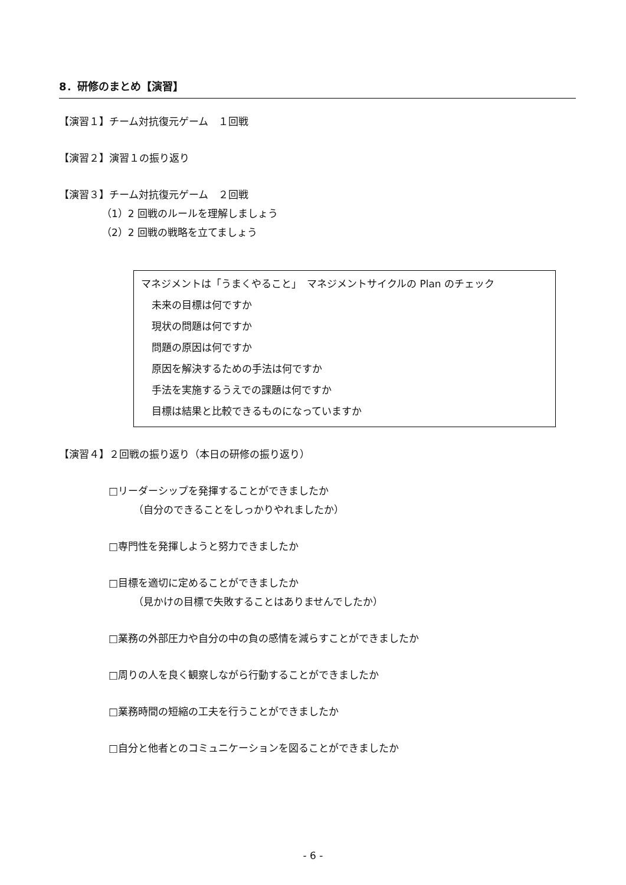8．研修のまとめ【演習】
【演習１】チーム対抗復元ゲーム　１回戦
【演習２】演習１の振り返り
【演習３】チーム対抗復元ゲーム　２回戦
（1）2 回戦のルールを理解しましょう
（2）2 回戦の戦略を立てましょう
マネジメントは「うまくやること」　マネジメントサイクルの Plan のチェック
未来の目標は何ですか
現状の問題は何ですか
問題の原因は何ですか
原因を解決するための手法は何ですか
手法を実施するうえでの課題は何ですか
目標は結果と比較できるものになっていますか
【演習４】２回戦の振り返り（本日の研修の振り返り）
□リーダーシップを発揮することができましたか
（自分のできることをしっかりやれましたか）
□専門性を発揮しようと努力できましたか
□目標を適切に定めることができましたか
（見かけの目標で失敗することはありませんでしたか）
□業務の外部圧力や自分の中の負の感情を減らすことができましたか
□周りの人を良く観察しながら行動することができましたか
□業務時間の短縮の工夫を行うことができましたか
□自分と他者とのコミュニケーションを図ることができましたか
- 6 -